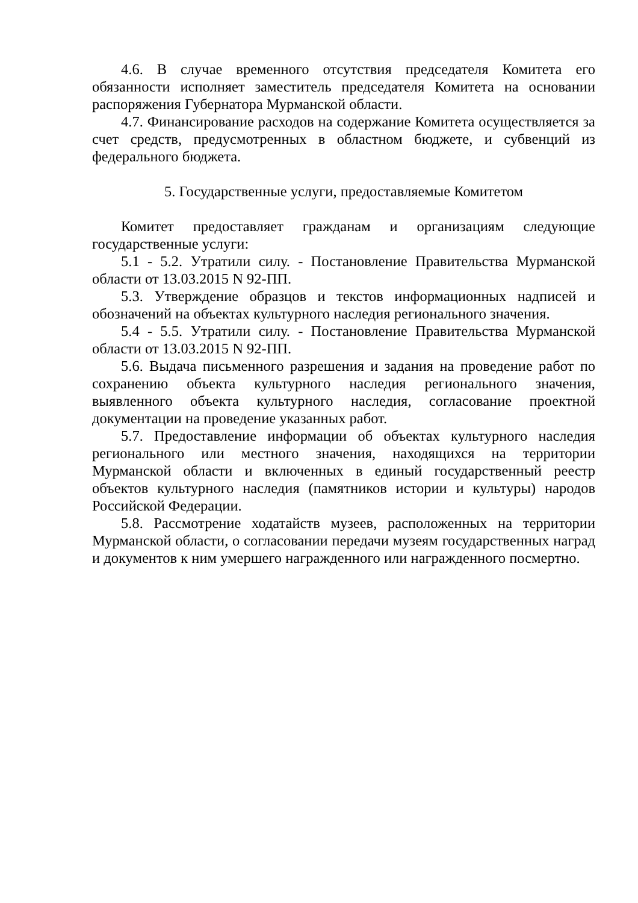4.6. В случае временного отсутствия председателя Комитета его обязанности исполняет заместитель председателя Комитета на основании распоряжения Губернатора Мурманской области.
4.7. Финансирование расходов на содержание Комитета осуществляется за счет средств, предусмотренных в областном бюджете, и субвенций из федерального бюджета.
5. Государственные услуги, предоставляемые Комитетом
Комитет предоставляет гражданам и организациям следующие государственные услуги:
5.1 - 5.2. Утратили силу. - Постановление Правительства Мурманской области от 13.03.2015 N 92-ПП.
5.3. Утверждение образцов и текстов информационных надписей и обозначений на объектах культурного наследия регионального значения.
5.4 - 5.5. Утратили силу. - Постановление Правительства Мурманской области от 13.03.2015 N 92-ПП.
5.6. Выдача письменного разрешения и задания на проведение работ по сохранению объекта культурного наследия регионального значения, выявленного объекта культурного наследия, согласование проектной документации на проведение указанных работ.
5.7. Предоставление информации об объектах культурного наследия регионального или местного значения, находящихся на территории Мурманской области и включенных в единый государственный реестр объектов культурного наследия (памятников истории и культуры) народов Российской Федерации.
5.8. Рассмотрение ходатайств музеев, расположенных на территории Мурманской области, о согласовании передачи музеям государственных наград и документов к ним умершего награжденного или награжденного посмертно.